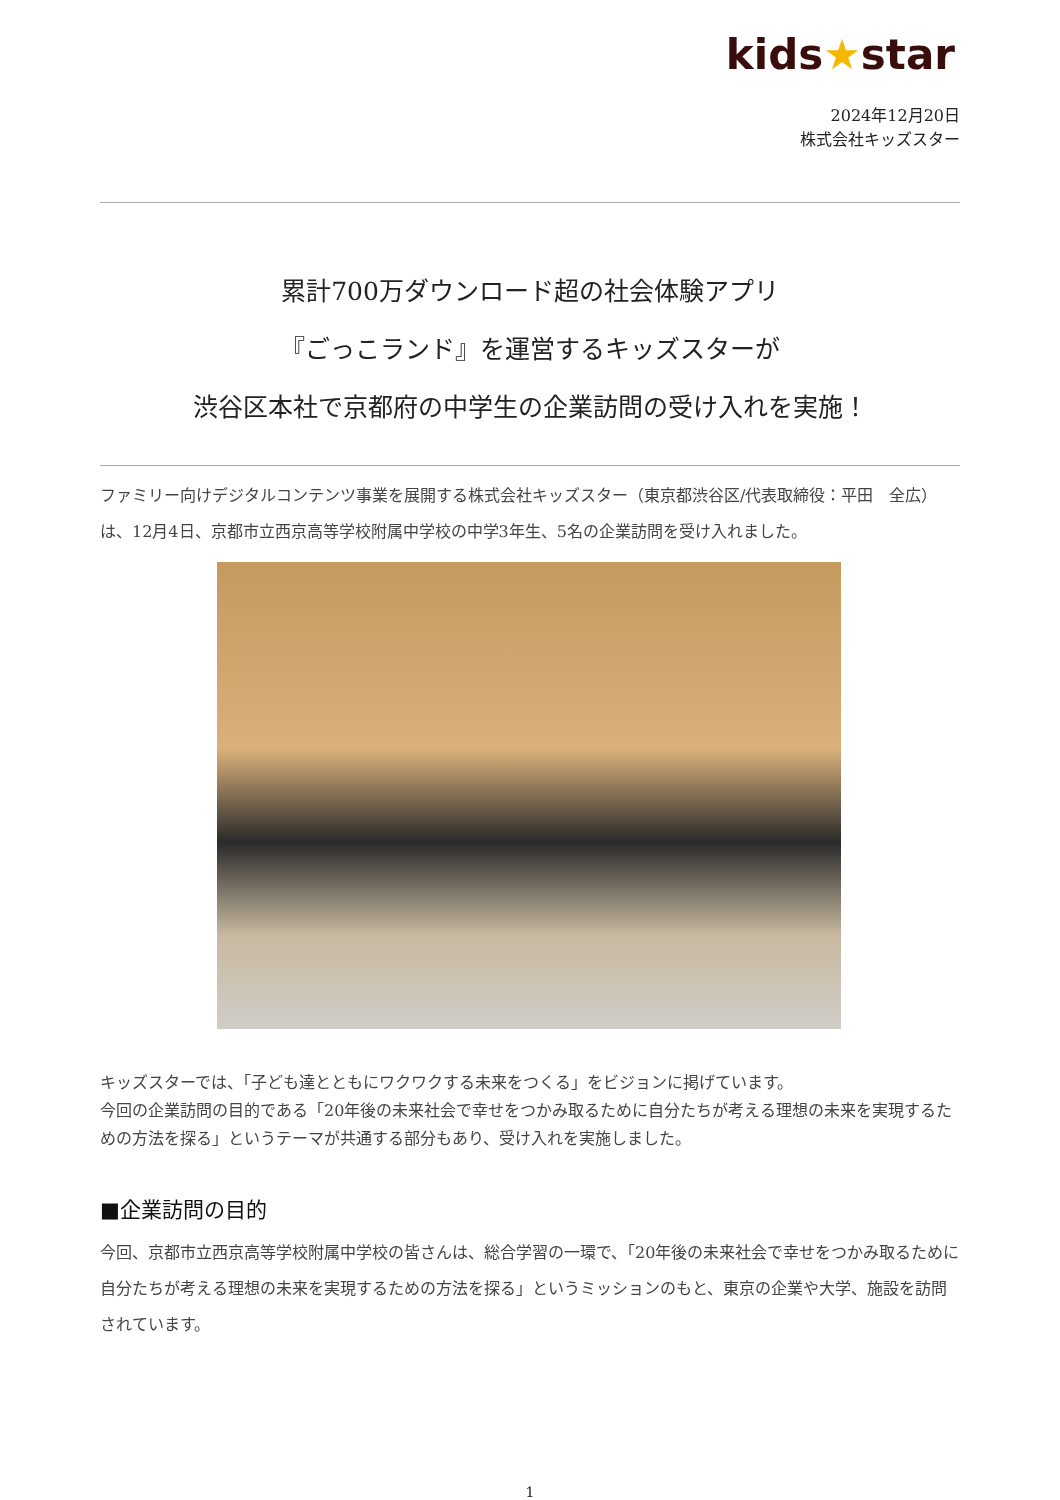kids★star
2024年12月20日
株式会社キッズスター
累計700万ダウンロード超の社会体験アプリ
『ごっこランド』を運営するキッズスターが
渋谷区本社で京都府の中学生の企業訪問の受け入れを実施！
ファミリー向けデジタルコンテンツ事業を展開する株式会社キッズスター（東京都渋谷区/代表取締役：平田　全広）は、12月4日、京都市立西京高等学校附属中学校の中学3年生、5名の企業訪問を受け入れました。
キッズスターでは、「子ども達とともにワクワクする未来をつくる」をビジョンに掲げています。
今回の企業訪問の目的である「20年後の未来社会で幸せをつかみ取るために自分たちが考える理想の未来を実現するための方法を探る」というテーマが共通する部分もあり、受け入れを実施しました。
■企業訪問の目的
今回、京都市立西京高等学校附属中学校の皆さんは、総合学習の一環で、「20年後の未来社会で幸せをつかみ取るために自分たちが考える理想の未来を実現するための方法を探る」というミッションのもと、東京の企業や大学、施設を訪問されています。
1